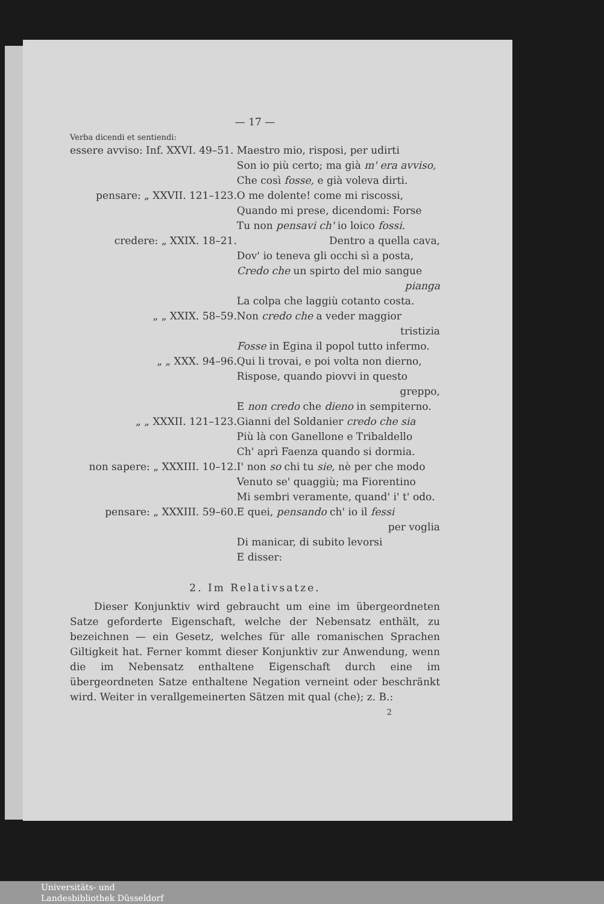— 17 —
Verba dicendi et sentiendi:
| essere avviso: Inf. XXVI. 49–51. | Maestro mio, risposi, per udirti |
| | Son io più certo; ma già m' era avviso, |
| | Che così fosse, e già voleva dirti. |
| pensare: „ XXVII. 121–123. | O me dolente! come mi riscossi, |
| | Quando mi prese, dicendomi: Forse |
| | Tu non pensavi ch' io loico fossi. |
| credere: „ XXIX. 18–21. | Dentro a quella cava, |
| | Dov' io teneva gli occhi sì a posta, |
| | Credo che un spirto del mio sangue |
| | pianga |
| | La colpa che laggiù cotanto costa. |
| „ „ XXIX. 58–59. | Non credo che a veder maggior |
| | tristizia |
| | Fosse in Egina il popol tutto infermo. |
| „ „ XXX. 94–96. | Qui li trovai, e poi volta non dierno, |
| | Rispose, quando piovvi in questo |
| | greppo, |
| | E non credo che dieno in sempiterno. |
| „ „ XXXII. 121–123. | Gianni del Soldanier credo che sia |
| | Più là con Ganellone e Tribaldello |
| | Ch' aprì Faenza quando si dormia. |
| non sapere: „ XXXIII. 10–12. | I' non so chi tu sie, nè per che modo |
| | Venuto se' quaggiù; ma Fiorentino |
| | Mi sembri veramente, quand' i' t' odo. |
| pensare: „ XXXIII. 59–60. | E quei, pensando ch' io il fessi |
| | per voglia |
| | Di manicar, di subito levorsi |
| | E disser: |
2. Im Relativsatze.
Dieser Konjunktiv wird gebraucht um eine im übergeordneten Satze geforderte Eigenschaft, welche der Nebensatz enthält, zu bezeichnen — ein Gesetz, welches für alle romanischen Sprachen Giltigkeit hat. Ferner kommt dieser Konjunktiv zur Anwendung, wenn die im Nebensatz enthaltene Eigenschaft durch eine im übergeordneten Satze enthaltene Negation verneint oder beschränkt wird. Weiter in verallgemeinerten Sätzen mit qual (che); z. B.:
2
Universitäts- und
Landesbibliothek Düsseldorf